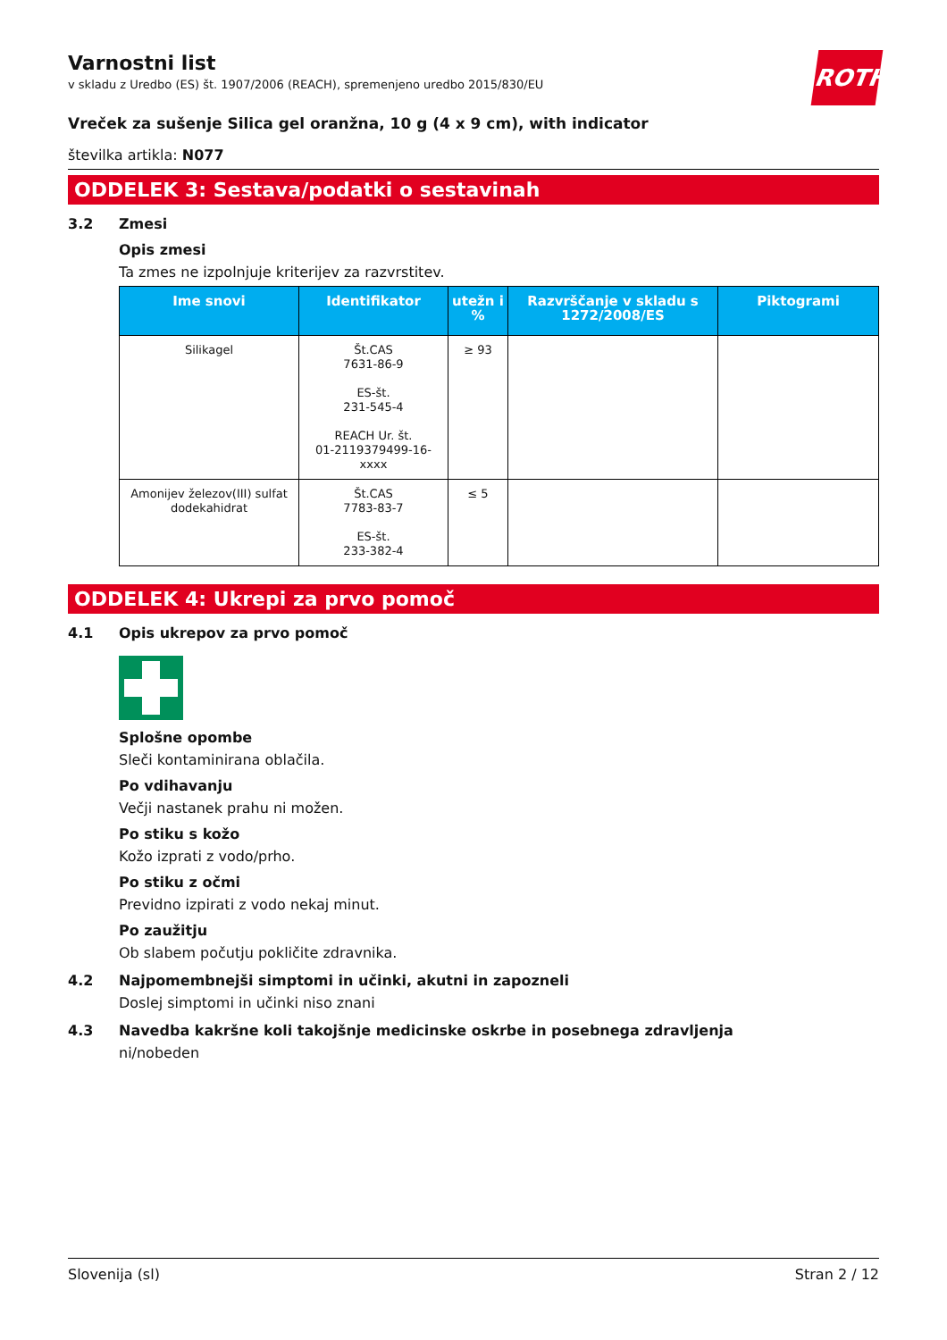ROTH
Varnostni list
v skladu z Uredbo (ES) št. 1907/2006 (REACH), spremenjeno uredbo 2015/830/EU
Vreček za sušenje Silica gel oranžna, 10 g (4 x 9 cm), with indicator
številka artikla: N077
ODDELEK 3: Sestava/podatki o sestavinah
3.2 Zmesi
Opis zmesi
Ta zmes ne izpolnjuje kriterijev za razvrstitev.
| Ime snovi | Identifikator | utežn i % | Razvrščanje v skladu s 1272/2008/ES | Piktogrami |
| --- | --- | --- | --- | --- |
| Silikagel | Št.CAS 7631-86-9 ES-št. 231-545-4 REACH Ur. št. 01-2119379499-16- xxxx | ≥ 93 | | |
| Amonijev železov(III) sulfat dodekahidrat | Št.CAS 7783-83-7 ES-št. 233-382-4 | ≤ 5 | | |
ODDELEK 4: Ukrepi za prvo pomoč
4.1 Opis ukrepov za prvo pomoč
Splošne opombe
Sleči kontaminirana oblačila.
Po vdihavanju
Večji nastanek prahu ni možen.
Po stiku s kožo
Kožo izprati z vodo/prho.
Po stiku z očmi
Previdno izpirati z vodo nekaj minut.
Po zaužitju
Ob slabem počutju pokličite zdravnika.
4.2 Najpomembnejši simptomi in učinki, akutni in zapozneli
Doslej simptomi in učinki niso znani
4.3 Navedba kakršne koli takojšnje medicinske oskrbe in posebnega zdravljenja
ni/nobeden
Slovenija (sl) Stran 2 / 12